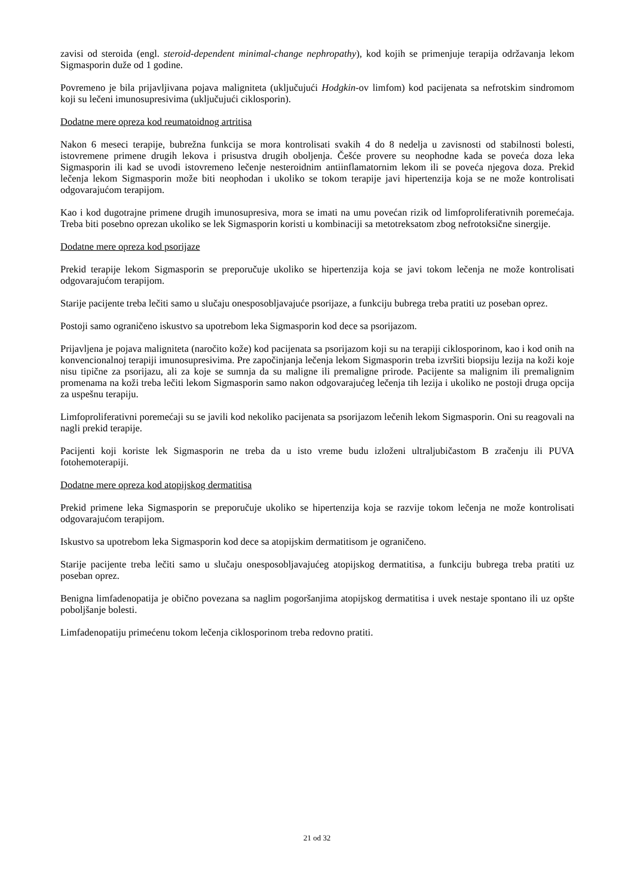zavisi od steroida (engl. steroid-dependent minimal-change nephropathy), kod kojih se primenjuje terapija održavanja lekom Sigmasporin duže od 1 godine.
Povremeno je bila prijavljivana pojava maligniteta (uključujući Hodgkin-ov limfom) kod pacijenata sa nefrotskim sindromom koji su lečeni imunosupresivima (uključujući ciklosporin).
Dodatne mere opreza kod reumatoidnog artritisa
Nakon 6 meseci terapije, bubrežna funkcija se mora kontrolisati svakih 4 do 8 nedelja u zavisnosti od stabilnosti bolesti, istovremene primene drugih lekova i prisustva drugih oboljenja. Češće provere su neophodne kada se poveća doza leka Sigmasporin ili kad se uvodi istovremeno lečenje nesteroidnim antiinflamatornim lekom ili se poveća njegova doza. Prekid lečenja lekom Sigmasporin može biti neophodan i ukoliko se tokom terapije javi hipertenzija koja se ne može kontrolisati odgovarajućom terapijom.
Kao i kod dugotrajne primene drugih imunosupresiva, mora se imati na umu povećan rizik od limfoproliferativnih poremećaja. Treba biti posebno oprezan ukoliko se lek Sigmasporin koristi u kombinaciji sa metotreksatom zbog nefrotoksične sinergije.
Dodatne mere opreza kod psorijaze
Prekid terapije lekom Sigmasporin se preporučuje ukoliko se hipertenzija koja se javi tokom lečenja ne može kontrolisati odgovarajućom terapijom.
Starije pacijente treba lečiti samo u slučaju onesposobljavajuće psorijaze, a funkciju bubrega treba pratiti uz poseban oprez.
Postoji samo ograničeno iskustvo sa upotrebom leka Sigmasporin kod dece sa psorijazom.
Prijavljena je pojava maligniteta (naročito kože) kod pacijenata sa psorijazom koji su na terapiji ciklosporinom, kao i kod onih na konvencionalnoj terapiji imunosupresivima. Pre započinjanja lečenja lekom Sigmasporin treba izvršiti biopsiju lezija na koži koje nisu tipične za psorijazu, ali za koje se sumnja da su maligne ili premaligne prirode. Pacijente sa malignim ili premalignim promenama na koži treba lečiti lekom Sigmasporin samo nakon odgovarajućeg lečenja tih lezija i ukoliko ne postoji druga opcija za uspešnu terapiju.
Limfoproliferativni poremećaji su se javili kod nekoliko pacijenata sa psorijazom lečenih lekom Sigmasporin. Oni su reagovali na nagli prekid terapije.
Pacijenti koji koriste lek Sigmasporin ne treba da u isto vreme budu izloženi ultraljubičastom B zračenju ili PUVA fotohemoterapiji.
Dodatne mere opreza kod atopijskog dermatitisa
Prekid primene leka Sigmasporin se preporučuje ukoliko se hipertenzija koja se razvije tokom lečenja ne može kontrolisati odgovarajućom terapijom.
Iskustvo sa upotrebom leka Sigmasporin kod dece sa atopijskim dermatitisom je ograničeno.
Starije pacijente treba lečiti samo u slučaju onesposobljavajućeg atopijskog dermatitisa, a funkciju bubrega treba pratiti uz poseban oprez.
Benigna limfadenopatija je obično povezana sa naglim pogoršanjima atopijskog dermatitisa i uvek nestaje spontano ili uz opšte poboljšanje bolesti.
Limfadenopatiju primećenu tokom lečenja ciklosporinom treba redovno pratiti.
21 od 32